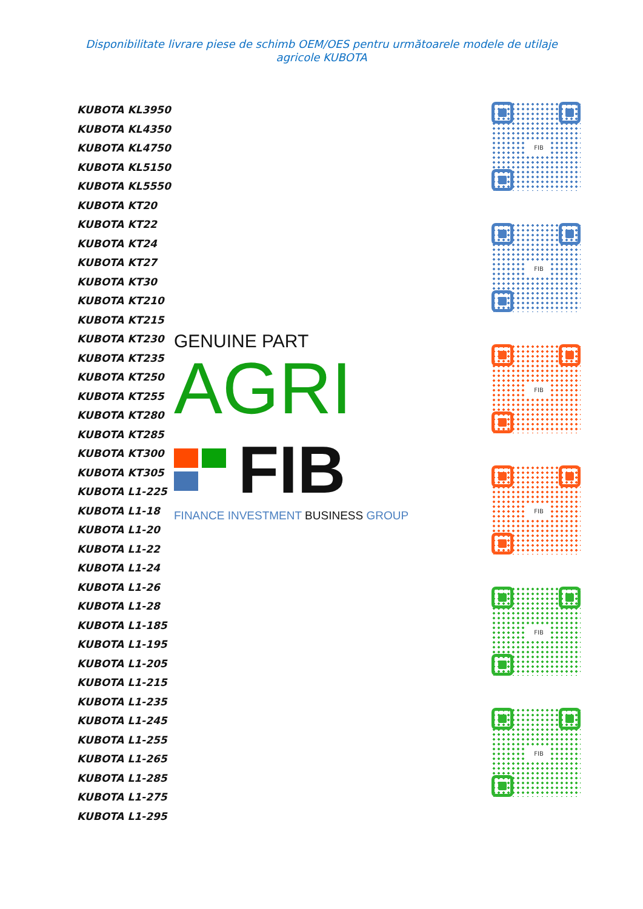Disponibilitate livrare piese de schimb OEM/OES pentru următoarele modele de utilaje agricole KUBOTA
KUBOTA KL3950
KUBOTA KL4350
KUBOTA KL4750
KUBOTA KL5150
KUBOTA KL5550
KUBOTA KT20
KUBOTA KT22
KUBOTA KT24
KUBOTA KT27
KUBOTA KT30
KUBOTA KT210
KUBOTA KT215
KUBOTA KT230
KUBOTA KT235
KUBOTA KT250
KUBOTA KT255
KUBOTA KT280
KUBOTA KT285
KUBOTA KT300
KUBOTA KT305
KUBOTA L1-225
KUBOTA L1-18
KUBOTA L1-20
KUBOTA L1-22
KUBOTA L1-24
KUBOTA L1-26
KUBOTA L1-28
KUBOTA L1-185
KUBOTA L1-195
KUBOTA L1-205
KUBOTA L1-215
KUBOTA L1-235
KUBOTA L1-245
KUBOTA L1-255
KUBOTA L1-265
KUBOTA L1-285
KUBOTA L1-275
KUBOTA L1-295
GENUINE PART
AGRI
FIB
FINANCE INVESTMENT BUSINESS GROUP
FIB
FIB
FIB
FIB
FIB
FIB